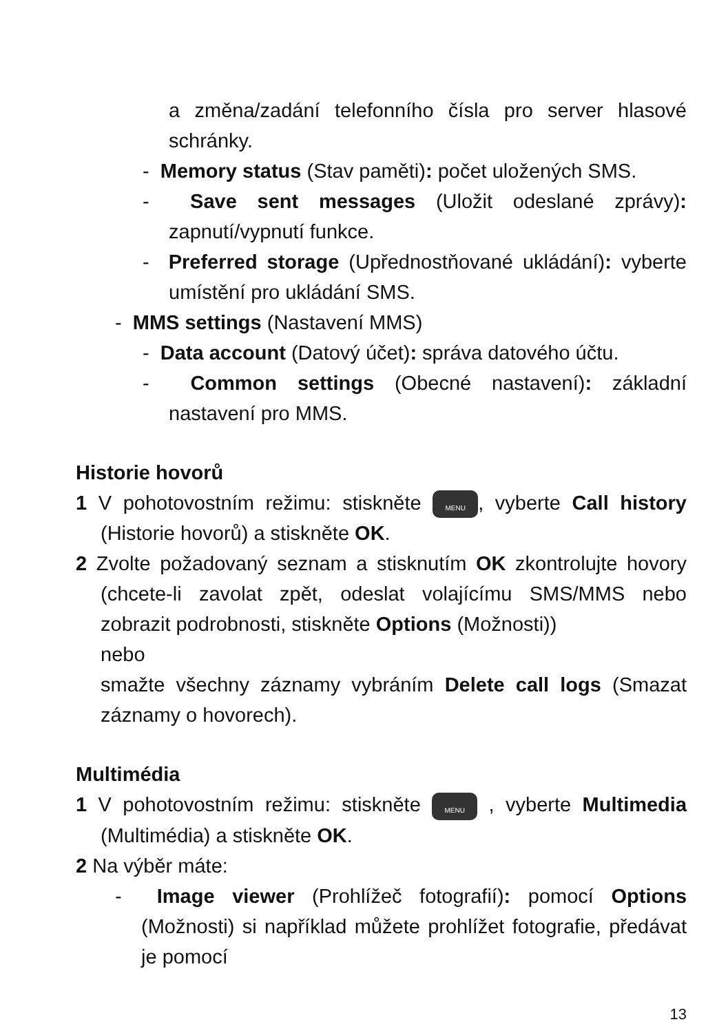a změna/zadání telefonního čísla pro server hlasové schránky.
- Memory status (Stav paměti): počet uložených SMS.
- Save sent messages (Uložit odeslané zprávy): zapnutí/vypnutí funkce.
- Preferred storage (Upřednostňované ukládání): vyberte umístění pro ukládání SMS.
- MMS settings (Nastavení MMS)
- Data account (Datový účet): správa datového účtu.
- Common settings (Obecné nastavení): základní nastavení pro MMS.
Historie hovorů
1 V pohotovostním režimu: stiskněte MENU, vyberte Call history (Historie hovorů) a stiskněte OK.
2 Zvolte požadovaný seznam a stisknutím OK zkontrolujte hovory (chcete-li zavolat zpět, odeslat volajícímu SMS/MMS nebo zobrazit podrobnosti, stiskněte Options (Možnosti))
nebo
smažte všechny záznamy vybráním Delete call logs (Smazat záznamy o hovorech).
Multimédia
1 V pohotovostním režimu: stiskněte MENU , vyberte Multimedia (Multimédia) a stiskněte OK.
2 Na výběr máte:
- Image viewer (Prohlížeč fotografií): pomocí Options (Možnosti) si například můžete prohlížet fotografie, předávat je pomocí
13